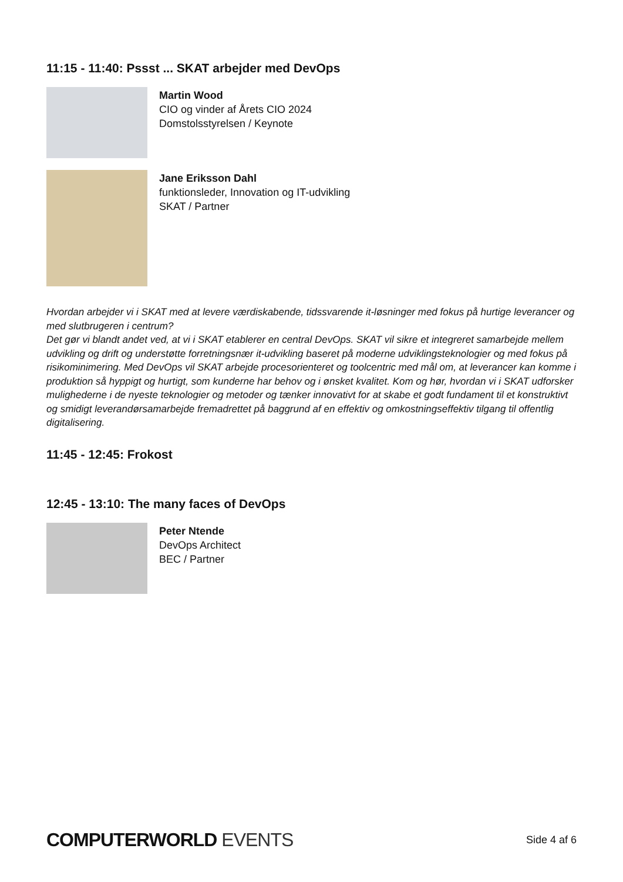11:15 - 11:40: Pssst ... SKAT arbejder med DevOps
Martin Wood
CIO og vinder af Årets CIO 2024
Domstolsstyrelsen / Keynote
Jane Eriksson Dahl
funktionsleder, Innovation og IT-udvikling
SKAT / Partner
Hvordan arbejder vi i SKAT med at levere værdiskabende, tidssvarende it-løsninger med fokus på hurtige leverancer og med slutbrugeren i centrum?
Det gør vi blandt andet ved, at vi i SKAT etablerer en central DevOps. SKAT vil sikre et integreret samarbejde mellem udvikling og drift og understøtte forretningsnær it-udvikling baseret på moderne udviklingsteknologier og med fokus på risikominimering. Med DevOps vil SKAT arbejde procesorienteret og toolcentric med mål om, at leverancer kan komme i produktion så hyppigt og hurtigt, som kunderne har behov og i ønsket kvalitet. Kom og hør, hvordan vi i SKAT udforsker mulighederne i de nyeste teknologier og metoder og tænker innovativt for at skabe et godt fundament til et konstruktivt og smidigt leverandørsamarbejde fremadrettet på baggrund af en effektiv og omkostningseffektiv tilgang til offentlig digitalisering.
11:45 - 12:45: Frokost
12:45 - 13:10: The many faces of DevOps
Peter Ntende
DevOps Architect
BEC / Partner
COMPUTERWORLD EVENTS
Side 4 af 6